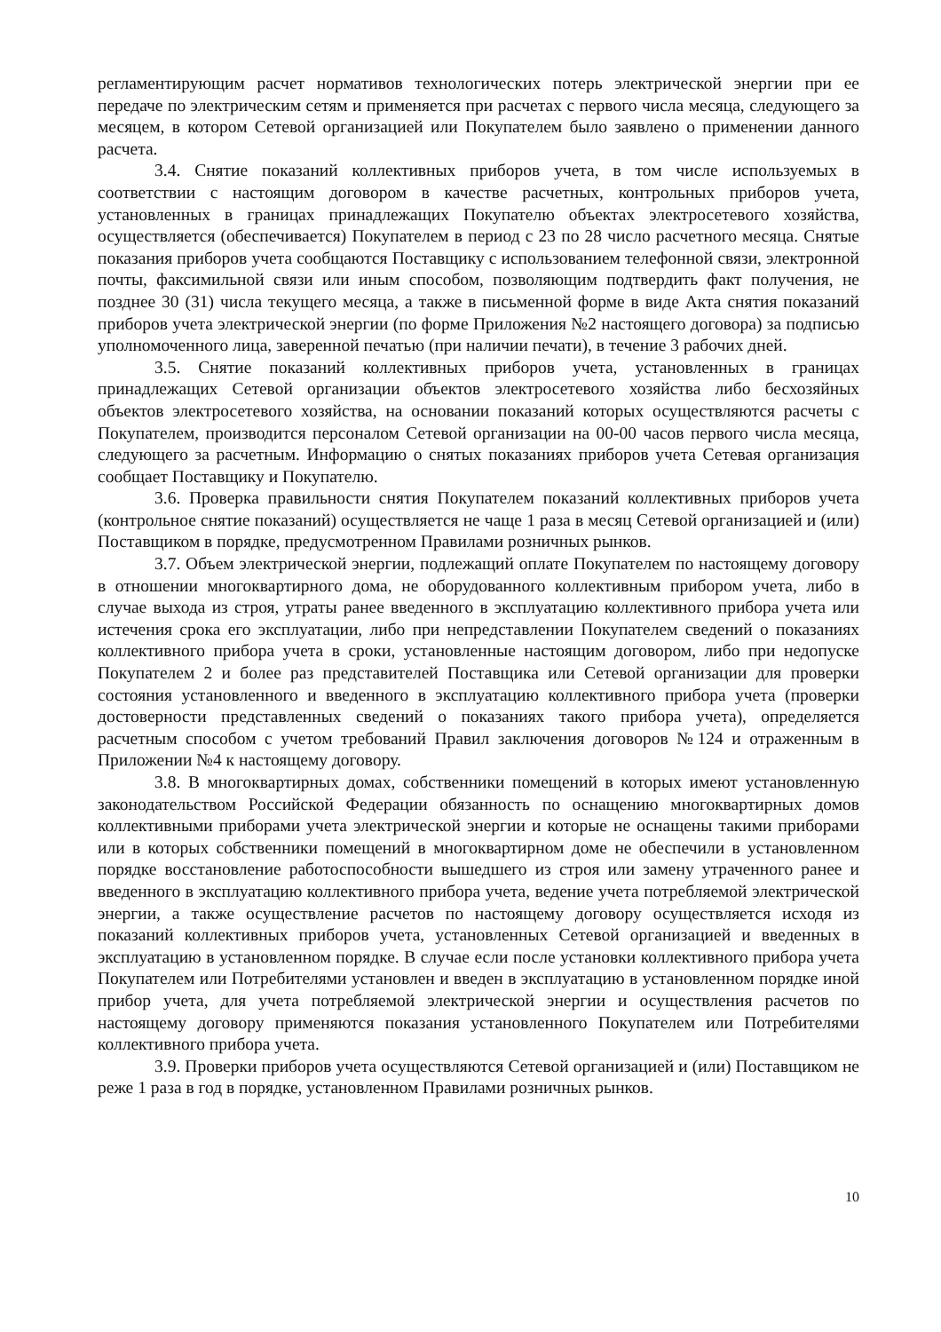регламентирующим расчет нормативов технологических потерь электрической энергии при ее передаче по электрическим сетям и применяется при расчетах с первого числа месяца, следующего за месяцем, в котором Сетевой организацией или Покупателем было заявлено о применении данного расчета.
3.4. Снятие показаний коллективных приборов учета, в том числе используемых в соответствии с настоящим договором в качестве расчетных, контрольных приборов учета, установленных в границах принадлежащих Покупателю объектах электросетевого хозяйства, осуществляется (обеспечивается) Покупателем в период с 23 по 28 число расчетного месяца. Снятые показания приборов учета сообщаются Поставщику с использованием телефонной связи, электронной почты, факсимильной связи или иным способом, позволяющим подтвердить факт получения, не позднее 30 (31) числа текущего месяца, а также в письменной форме в виде Акта снятия показаний приборов учета электрической энергии (по форме Приложения №2 настоящего договора) за подписью уполномоченного лица, заверенной печатью (при наличии печати), в течение 3 рабочих дней.
3.5. Снятие показаний коллективных приборов учета, установленных в границах принадлежащих Сетевой организации объектов электросетевого хозяйства либо бесхозяйных объектов электросетевого хозяйства, на основании показаний которых осуществляются расчеты с Покупателем, производится персоналом Сетевой организации на 00-00 часов первого числа месяца, следующего за расчетным. Информацию о снятых показаниях приборов учета Сетевая организация сообщает Поставщику и Покупателю.
3.6. Проверка правильности снятия Покупателем показаний коллективных приборов учета (контрольное снятие показаний) осуществляется не чаще 1 раза в месяц Сетевой организацией и (или) Поставщиком в порядке, предусмотренном Правилами розничных рынков.
3.7. Объем электрической энергии, подлежащий оплате Покупателем по настоящему договору в отношении многоквартирного дома, не оборудованного коллективным прибором учета, либо в случае выхода из строя, утраты ранее введенного в эксплуатацию коллективного прибора учета или истечения срока его эксплуатации, либо при непредставлении Покупателем сведений о показаниях коллективного прибора учета в сроки, установленные настоящим договором, либо при недопуске Покупателем 2 и более раз представителей Поставщика или Сетевой организации для проверки состояния установленного и введенного в эксплуатацию коллективного прибора учета (проверки достоверности представленных сведений о показаниях такого прибора учета), определяется расчетным способом с учетом требований Правил заключения договоров №124 и отраженным в Приложении №4 к настоящему договору.
3.8. В многоквартирных домах, собственники помещений в которых имеют установленную законодательством Российской Федерации обязанность по оснащению многоквартирных домов коллективными приборами учета электрической энергии и которые не оснащены такими приборами или в которых собственники помещений в многоквартирном доме не обеспечили в установленном порядке восстановление работоспособности вышедшего из строя или замену утраченного ранее и введенного в эксплуатацию коллективного прибора учета, ведение учета потребляемой электрической энергии, а также осуществление расчетов по настоящему договору осуществляется исходя из показаний коллективных приборов учета, установленных Сетевой организацией и введенных в эксплуатацию в установленном порядке. В случае если после установки коллективного прибора учета Покупателем или Потребителями установлен и введен в эксплуатацию в установленном порядке иной прибор учета, для учета потребляемой электрической энергии и осуществления расчетов по настоящему договору применяются показания установленного Покупателем или Потребителями коллективного прибора учета.
3.9. Проверки приборов учета осуществляются Сетевой организацией и (или) Поставщиком не реже 1 раза в год в порядке, установленном Правилами розничных рынков.
10